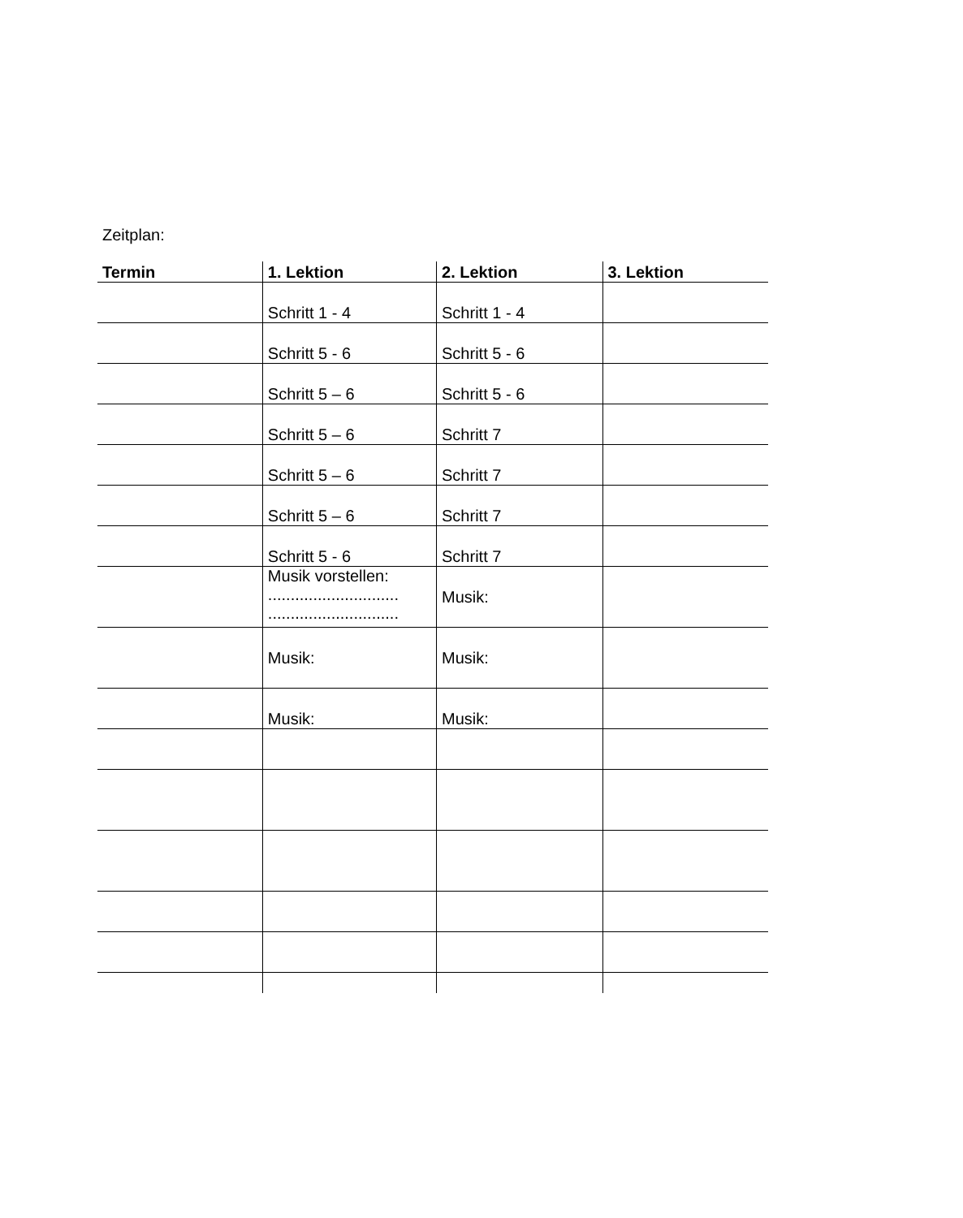Zeitplan:
| Termin | 1. Lektion | 2. Lektion | 3. Lektion |
| --- | --- | --- | --- |
| | Schritt 1 - 4 | Schritt 1 - 4 | |
| | Schritt 5 - 6 | Schritt 5 - 6 | |
| | Schritt 5 – 6 | Schritt 5 - 6 | |
| | Schritt 5 – 6 | Schritt 7 | |
| | Schritt 5 – 6 | Schritt 7 | |
| | Schritt 5 – 6 | Schritt 7 | |
| | Schritt 5 - 6 | Schritt 7 | |
| | Musik vorstellen: ............................. ............................. | Musik: | |
| | Musik: | Musik: | |
| | Musik: | Musik: | |